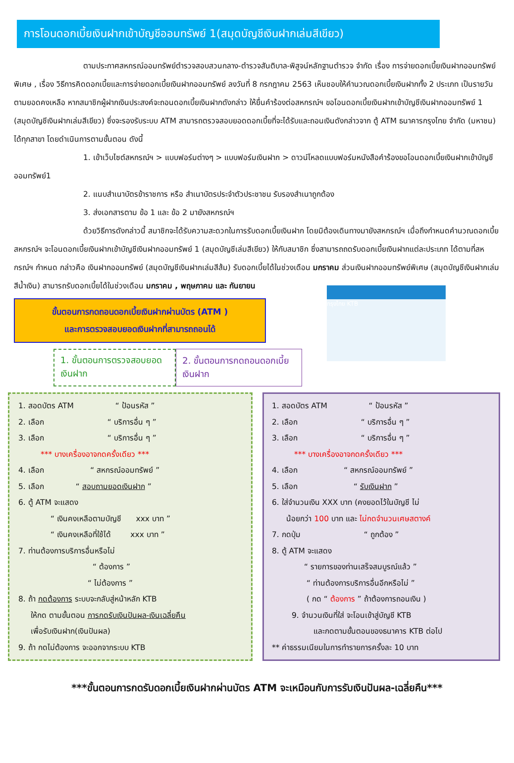การโอนดอกเบี้ยเงินฝากเข้าบัญชีออมทรัพย์ 1(สมุดบัญชีเงินฝากเล่มสีเขียว)
ตามประกาศสหกรณ์ออมทรัพย์ตำรวจสอบสวนกลาง-ตำรวจสันติบาล-พิสูจน์หลักฐานตำรวจ จำกัด เรื่อง การจ่ายดอกเบี้ยเงินฝากออมทรัพย์พิเศษ , เรื่อง วิธีการคิดดอกเบี้ยและการจ่ายดอกเบี้ยเงินฝากออมทรัพย์ ลงวันที่ 8 กรกฎาคม 2563 เห็นชอบให้คำนวณดอกเบี้ยเงินฝากทั้ง 2 ประเภท เป็นรายวันตามยอดคงเหลือ หากสมาชิกผู้ฝากเงินประสงค์จะถอนดอกเบี้ยเงินฝากดังกล่าว ให้ยื่นคำร้องต่อสหกรณ์ฯ ขอโอนดอกเบี้ยเงินฝากเข้าบัญชีเงินฝากออมทรัพย์ 1 (สมุดบัญชีเงินฝากเล่มสีเขียว) ซึ่งจะรองรับระบบ ATM สามารถตรวจสอบยอดดอกเบี้ยที่จะได้รับและถอนเงินดังกล่าวจาก ตู้ ATM ธนาคารกรุงไทย จำกัด (มหาชน) ได้ทุกสาขา โดยดำเนินการตามขั้นตอน ดังนี้
1. เข้าเว็บไซต์สหกรณ์ฯ > แบบฟอร์มต่างๆ > แบบฟอร์มเงินฝาก > ดาวน์โหลดแบบฟอร์มหนังสือคำร้องขอโอนดอกเบี้ยเงินฝากเข้าบัญชีออมทรัพย์1
2. แนบสำเนาบัตรข้าราชการ หรือ สำเนาบัตรประจำตัวประชาชน รับรองสำเนาถูกต้อง
3. ส่งเอกสารตาม ข้อ 1 และ ข้อ 2 มายังสหกรณ์ฯ
ด้วยวิธีการดังกล่าวนี้ สมาชิกจะได้รับความสะดวกในการรับดอกเบี้ยเงินฝาก โดยมิต้องเดินทางมายังสหกรณ์ฯ เมื่อถึงกำหนดคำนวณดอกเบี้ย สหกรณ์ฯ จะโอนดอกเบี้ยเงินฝากเข้าบัญชีเงินฝากออมทรัพย์ 1 (สมุดบัญชีเล่มสีเขียว) ให้กับสมาชิก ซึ่งสามารถถดรับดอกเบี้ยเงินฝากแต่ละประเภท ได้ตามที่สหกรณ์ฯ กำหนด กล่าวคือ เงินฝากออมทรัพย์ (สมุดบัญชีเงินฝากเล่มสีส้ม) รับดอกเบี้ยได้ในช่วงเดือน มกราคม ส่วนเงินฝากออมทรัพย์พิเศษ (สมุดบัญชีเงินฝากเล่มสีน้ำเงิน) สามารถรับดอกเบี้ยได้ในช่วงเดือน มกราคม , พฤษภาคม และ กันยายน
กรุงไทย KTB
ขั้นตอนการกดถอนดอกเบี้ยเงินฝากผ่านบัตร (ATM )
และการตรวจสอบยอดเงินฝากที่สามารถถอนได้
1. ขั้นตอนการตรวจสอบยอดเงินฝาก 2. ขั้นตอนการกดถอนดอกเบี้ยเงินฝาก
1. สอดบัตร ATM “ ป้อนรหัส ”
2. เลือก “ บริการอื่น ๆ ”
3. เลือก “ บริการอื่น ๆ ”
*** บางเครื่องอาจกดครั้งเดียว ***
4. เลือก “ สหกรณ์ออมทรัพย์ ”
5. เลือก “ สอบถามยอดเงินฝาก ”
6. ตู้ ATM จะแสดง
“ เงินคงเหลือตามบัญชี xxx บาท ”
“ เงินคงเหลือที่ใช้ได้ xxx บาท ”
7. ท่านต้องการบริการอื่นหรือไม่
“ ต้องการ ”
“ ไม่ต้องการ ”
8. ถ้า กดต้องการ ระบบจะกลับสู่หน้าหลัก KTB
ให้กด ตามขั้นตอน การกดรับเงินปันผล-เงินเฉลี่ยคืน
เพื่อรับเงินฝาก(เงินปันผล)
9. ถ้า กดไม่ต้องการ จะออกจากระบบ KTB
1. สอดบัตร ATM “ ป้อนรหัส ”
2. เลือก “ บริการอื่น ๆ ”
3. เลือก “ บริการอื่น ๆ ”
*** บางเครื่องอาจกดครั้งเดียว ***
4. เลือก “ สหกรณ์ออมทรัพย์ ”
5. เลือก “ รับเงินฝาก ”
6. ใส่จำนวนเงิน XXX บาท (คงยอดไว้ในบัญชี ไม่
น้อยกว่า 100 บาท และ ไม่กดจำนวนเศษสตางค์
7. กดปุ่ม “ ถูกต้อง ”
8. ตู้ ATM จะแสดง
“ รายการของท่านเสร็จสมบูรณ์แล้ว ”
“ ท่านต้องการบริการอื่นอีกหรือไม่ ”
( กด “ ต้องการ ” ถ้าต้องการถอนเงิน )
9. จำนวนเงินที่ใส่ จะโอนเข้าสู่บัญชี KTB
และกดตามขั้นตอนของธนาคาร KTB ต่อไป
** ค่าธรรมเนียมในการทำรายการครั้งละ 10 บาท
***ขั้นตอนการกดรับดอกเบี้ยเงินฝากผ่านบัตร ATM จะเหมือนกับการรับเงินปันผล-เฉลี่ยคืน***